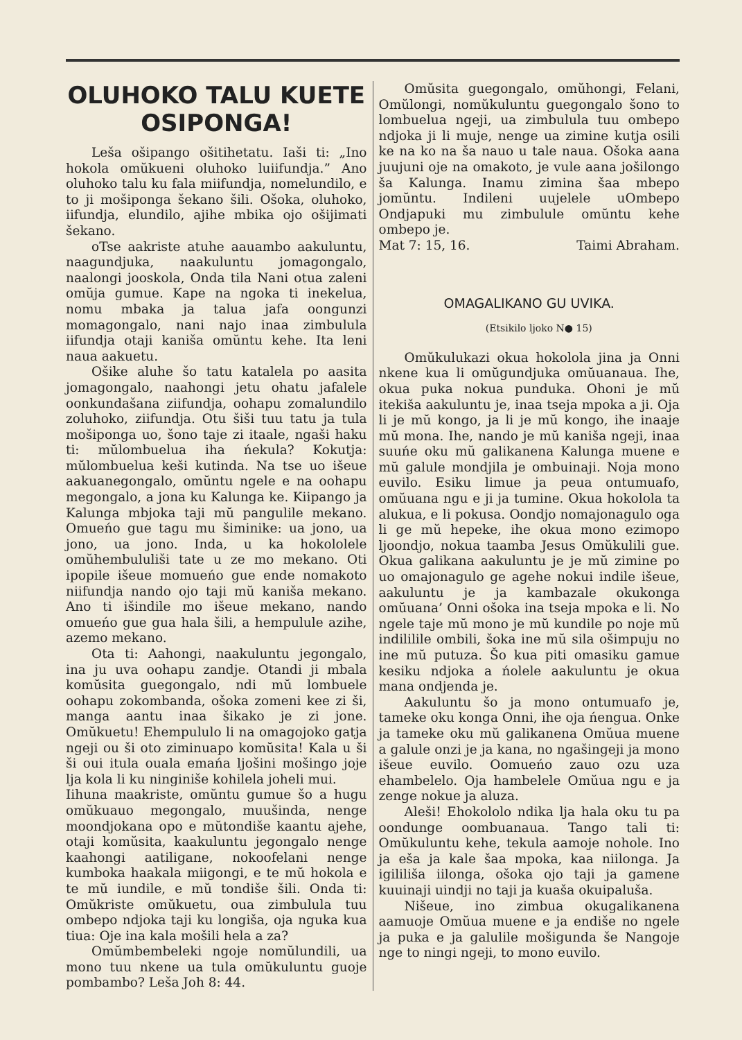OLUHOKO TALU KUETE OSIPONGA!
Leša ošipango ošitihetatu. Iaši ti: „Ino hokola omŭkueni oluhoko luiifundja.” Ano oluhoko talu ku fala miifundja, nomelundilo, e to ji mošiponga šekano šili. Ošoka, oluhoko, iifundja, elundilo, ajihe mbika ojo ošijimati šekano.
oTse aakriste atuhe aauambo aakuluntu, naagundjuka, naakuluntu jomagongalo, naalongi jooskola, Onda tila Nani otua zaleni omŭja gumue. Kape na ngoka ti inekelua, nomu mbaka ja talua jafa oongunzi momagongalo, nani najo inaa zimbulula iifundja otaji kaniša omŭntu kehe. Ita leni naua aakuetu.
Ošike aluhe šo tatu katalela po aasita jomagongalo, naahongi jetu ohatu jafalele oonkundašana ziifundja, oohapu zomalundilo zoluhoko, ziifundja. Otu šiši tuu tatu ja tula mošiponga uo, šono taje zi itaale, ngaši haku ti: mŭlombuelua iha ńekula? Kokutja: mŭlombuelua keši kutinda. Na tse uo išeue aakuanegongalo, omŭntu ngele e na oohapu megongalo, a jona ku Kalunga ke. Kiipango ja Kalunga mbjoka taji mŭ pangulile mekano. Omueńo gue tagu mu šiminike: ua jono, ua jono, ua jono. Inda, u ka hokololele omŭhembululiši tate u ze mo mekano. Oti ipopile išeue momueńo gue ende nomakoto niifundja nando ojo taji mŭ kaniša mekano. Ano ti išindile mo išeue mekano, nando omueńo gue gua hala šili, a hempulule azihe, azemo mekano.
Ota ti: Aahongi, naakuluntu jegongalo, ina ju uva oohapu zandje. Otandi ji mbala komŭsita guegongalo, ndi mŭ lombuele oohapu zokombanda, ošoka zomeni kee zi ši, manga aantu inaa šikako je zi jone. Omŭkuetu! Ehempululo li na omagojoko gatja ngeji ou ši oto ziminuapo komŭsita! Kala u ši ši oui itula ouala emańa ljošini mošingo joje lja kola li ku ninginiše kohilela joheli mui.
Iihuna maakriste, omŭntu gumue šo a hugu omŭkuauo megongalo, muušinda, nenge moondjokana opo e mŭtondiše kaantu ajehe, otaji komŭsita, kaakuluntu jegongalo nenge kaahongi aatiligane, nokoofelani nenge kumboka haakala miigongi, e te mŭ hokola e te mŭ iundile, e mŭ tondiše šili. Onda ti: Omŭkriste omŭkuetu, oua zimbulula tuu ombepo ndjoka taji ku longiša, oja nguka kua tiua: Oje ina kala mošili hela a za?
Omŭmbembeleki ngoje nomŭlundili, ua mono tuu nkene ua tula omŭkuluntu guoje pombambo? Leša Joh 8: 44.
Omŭsita guegongalo, omŭhongi, Felani, Omŭlongi, nomŭkuluntu guegongalo šono to lombuelua ngeji, ua zimbulula tuu ombepo ndjoka ji li muje, nenge ua zimine kutja osili ke na ko na ša nauo u tale naua. Ošoka aana juujuni oje na omakoto, je vule aana jošilongo ša Kalunga. Inamu zimina šaa mbepo jomŭntu. Indileni uujelele uOmbepo Ondjapuki mu zimbulule omŭntu kehe ombepo je.
Mat 7: 15, 16. Taimi Abraham.
OMAGALIKANO GU UVIKA.
(Etsikilo ljoko N● 15)
Omŭkulukazi okua hokolola jina ja Onni nkene kua li omŭgundjuka omŭuanaua. Ihe, okua puka nokua punduka. Ohoni je mŭ itekiša aakuluntu je, inaa tseja mpoka a ji. Oja li je mŭ kongo, ja li je mŭ kongo, ihe inaaje mŭ mona. Ihe, nando je mŭ kaniša ngeji, inaa suuńe oku mŭ galikanena Kalunga muene e mŭ galule mondjila je ombuinaji. Noja mono euvilo. Esiku limue ja peua ontumuafo, omŭuana ngu e ji ja tumine. Okua hokolola ta alukua, e li pokusa. Oondjo nomajonagulo oga li ge mŭ hepeke, ihe okua mono ezimopo ljoondjo, nokua taamba Jesus Omŭkulili gue. Okua galikana aakuluntu je je mŭ zimine po uo omajonagulo ge agehe nokui indile išeue, aakuluntu je ja kambazale okukonga omŭuana’ Onni ošoka ina tseja mpoka e li. No ngele taje mŭ mono je mŭ kundile po noje mŭ indililile ombili, šoka ine mŭ sila ošimpuju no ine mŭ putuza. Šo kua piti omasiku gamue kesiku ndjoka a ńolele aakuluntu je okua mana ondjenda je.
Aakuluntu šo ja mono ontumuafo je, tameke oku konga Onni, ihe oja ńengua. Onke ja tameke oku mŭ galikanena Omŭua muene a galule onzi je ja kana, no ngašingeji ja mono išeue euvilo. Oomueńo zauo ozu uza ehambelelo. Oja hambelele Omŭua ngu e ja zenge nokue ja aluza.
Aleši! Ehokololo ndika lja hala oku tu pa oondunge oombuanaua. Tango tali ti: Omŭkuluntu kehe, tekula aamoje nohole. Ino ja eša ja kale šaa mpoka, kaa niilonga. Ja igililiša iilonga, ošoka ojo taji ja gamene kuuinaji uindji no taji ja kuaša okuipaluša.
Nišeue, ino zimbua okugalikanena aamuoje Omŭua muene e ja endiše no ngele ja puka e ja galulile mošigunda še Nangoje nge to ningi ngeji, to mono euvilo.